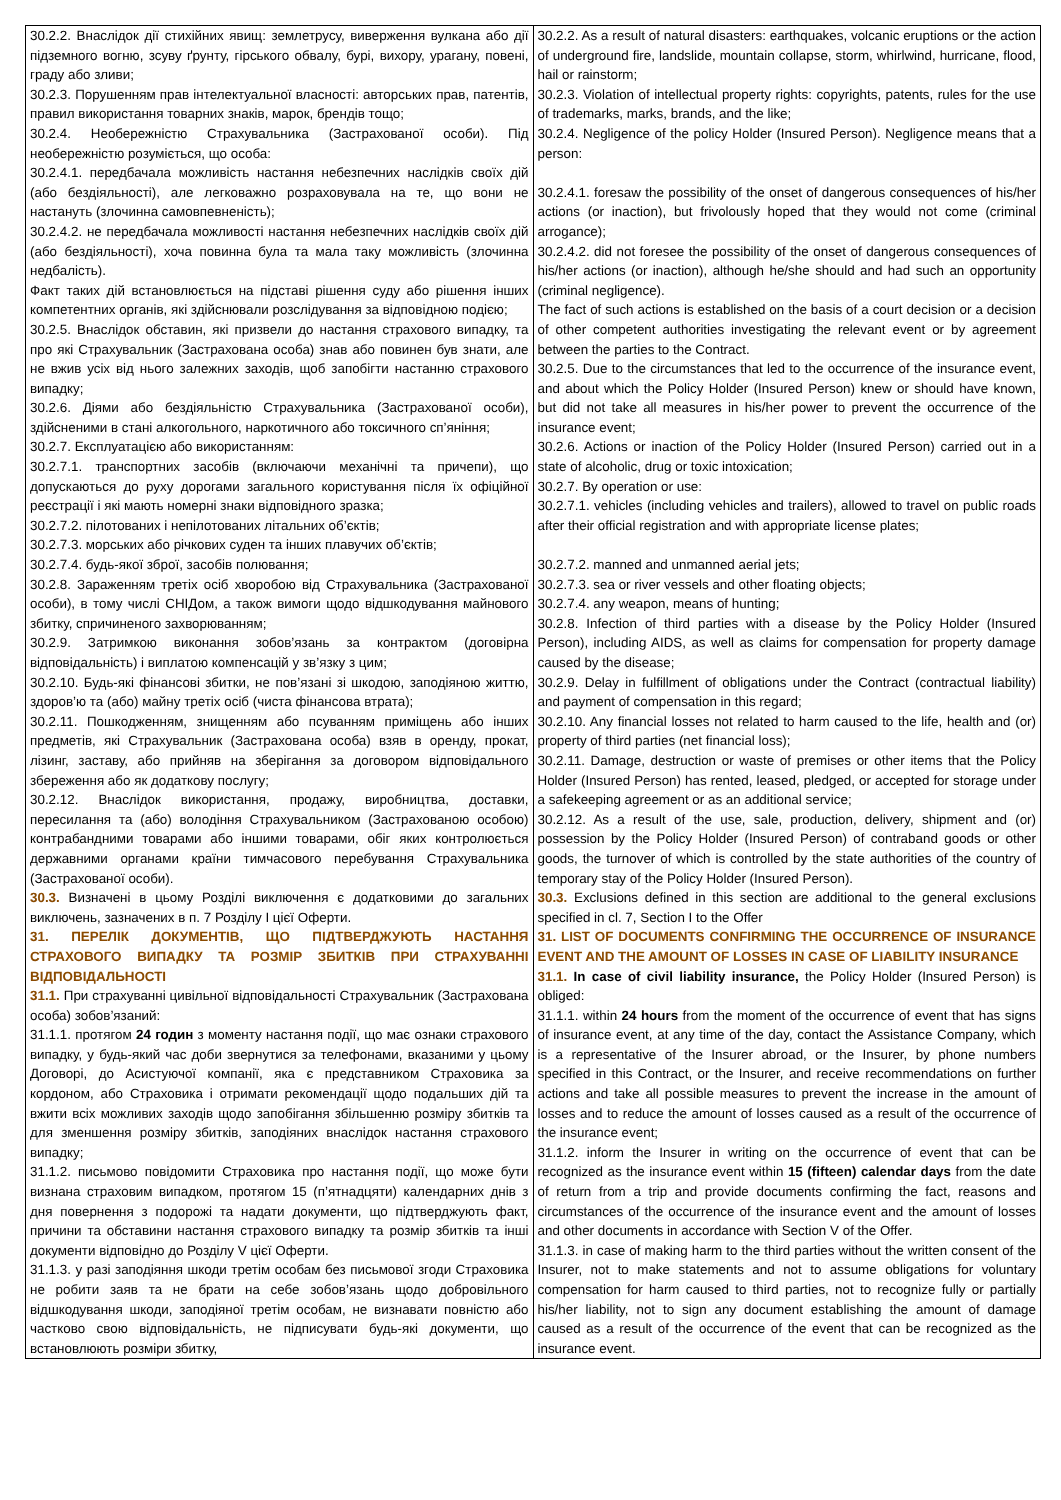| 30.2.2. Внаслідок дії стихійних явищ: землетрусу, виверження вулкана або дії підземного вогню, зсуву ґрунту, гірського обвалу, бурі, вихору, урагану, повені, граду або зливи; 30.2.3. Порушенням прав інтелектуальної власності: авторських прав, патентів, правил використання товарних знаків, марок, брендів тощо; 30.2.4. Необережністю Страхувальника (Застрахованої особи). Під необережністю розуміється, що особа: 30.2.4.1. передбачала можливість настання небезпечних наслідків своїх дій (або бездіяльності), але легковажно розраховувала на те, що вони не настануть (злочинна самовпевненість); 30.2.4.2. не передбачала можливості настання небезпечних наслідків своїх дій (або бездіяльності), хоча повинна була та мала таку можливість (злочинна недбалість). Факт таких дій встановлюється на підставі рішення суду або рішення інших компетентних органів, які здійснювали розслідування за відповідною подією; 30.2.5. Внаслідок обставин, які призвели до настання страхового випадку, та про які Страхувальник (Застрахована особа) знав або повинен був знати, але не вжив усіх від нього залежних заходів, щоб запобігти настанню страхового випадку; 30.2.6. Діями або бездіяльністю Страхувальника (Застрахованої особи), здійсненими в стані алкогольного, наркотичного або токсичного сп’яніння; 30.2.7. Експлуатацією або використанням: 30.2.7.1. транспортних засобів (включаючи механічні та причепи), що допускаються до руху дорогами загального користування після їх офіційної реєстрації і які мають номерні знаки відповідного зразка; 30.2.7.2. пілотованих і непілотованих літальних об’єктів; 30.2.7.3. морських або річкових суден та інших плавучих об’єктів; 30.2.7.4. будь-якої зброї, засобів полювання; 30.2.8. Зараженням третіх осіб хворобою від Страхувальника (Застрахованої особи), в тому числі СНІДом, а також вимоги щодо відшкодування майнового збитку, спричиненого захворюванням; 30.2.9. Затримкою виконання зобов’язань за контрактом (договірна відповідальність) і виплатою компенсацій у зв’язку з цим; 30.2.10. Будь-які фінансові збитки, не пов’язані зі шкодою, заподіяною життю, здоров’ю та (або) майну третіх осіб (чиста фінансова втрата); 30.2.11. Пошкодженням, знищенням або псуванням приміщень або інших предметів, які Страхувальник (Застрахована особа) взяв в оренду, прокат, лізинг, заставу, або прийняв на зберігання за договором відповідального збереження або як додаткову послугу; 30.2.12. Внаслідок використання, продажу, виробництва, доставки, пересилання та (або) володіння Страхувальником (Застрахованою особою) контрабандними товарами або іншими товарами, обіг яких контролюється державними органами країни тимчасового перебування Страхувальника (Застрахованої особи). 30.3. Визначені в цьому Розділі виключення є додатковими до загальних виключень, зазначених в п. 7 Розділу I цієї Оферти. 31. ПЕРЕЛІК ДОКУМЕНТІВ, ЩО ПІДТВЕРДЖУЮТЬ НАСТАННЯ СТРАХОВОГО ВИПАДКУ ТА РОЗМІР ЗБИТКІВ ПРИ СТРАХУВАННІ ВІДПОВІДАЛЬНОСТІ 31.1. При страхуванні цивільної відповідальності Страхувальник (Застрахована особа) зобов’язаний: 31.1.1. протягом 24 годин з моменту настання події, що має ознаки страхового випадку, у будь-який час доби звернутися за телефонами, вказаними у цьому Договорі, до Асистуючої компанії, яка є представником Страховика за кордоном, або Страховика і отримати рекомендації щодо подальших дій та вжити всіх можливих заходів щодо запобігання збільшенню розміру збитків та для зменшення розміру збитків, заподіяних внаслідок настання страхового випадку; 31.1.2. письмово повідомити Страховика про настання події, що може бути визнана страховим випадком, протягом 15 (п’ятнадцяти) календарних днів з дня повернення з подорожі та надати документи, що підтверджують факт, причини та обставини настання страхового випадку та розмір збитків та інші документи відповідно до Розділу V цієї Оферти. 31.1.3. у разі заподіяння шкоди третім особам без письмової згоди Страховика не робити заяв та не брати на себе зобов’язань щодо добровільного відшкодування шкоди, заподіяної третім особам, не визнавати повністю або частково свою відповідальність, не підписувати будь-які документи, що встановлюють розміри збитку, | 30.2.2. As a result of natural disasters: earthquakes, volcanic eruptions or the action of underground fire, landslide, mountain collapse, storm, whirlwind, hurricane, flood, hail or rainstorm; 30.2.3. Violation of intellectual property rights: copyrights, patents, rules for the use of trademarks, marks, brands, and the like; 30.2.4. Negligence of the policy Holder (Insured Person). Negligence means that a person: 30.2.4.1. foresaw the possibility of the onset of dangerous consequences of his/her actions (or inaction), but frivolously hoped that they would not come (criminal arrogance); 30.2.4.2. did not foresee the possibility of the onset of dangerous consequences of his/her actions (or inaction), although he/she should and had such an opportunity (criminal negligence). The fact of such actions is established on the basis of a court decision or a decision of other competent authorities investigating the relevant event or by agreement between the parties to the Contract. 30.2.5. Due to the circumstances that led to the occurrence of the insurance event, and about which the Policy Holder (Insured Person) knew or should have known, but did not take all measures in his/her power to prevent the occurrence of the insurance event; 30.2.6. Actions or inaction of the Policy Holder (Insured Person) carried out in a state of alcoholic, drug or toxic intoxication; 30.2.7. By operation or use: 30.2.7.1. vehicles (including vehicles and trailers), allowed to travel on public roads after their official registration and with appropriate license plates; 30.2.7.2. manned and unmanned aerial jets; 30.2.7.3. sea or river vessels and other floating objects; 30.2.7.4. any weapon, means of hunting; 30.2.8. Infection of third parties with a disease by the Policy Holder (Insured Person), including AIDS, as well as claims for compensation for property damage caused by the disease; 30.2.9. Delay in fulfillment of obligations under the Contract (contractual liability) and payment of compensation in this regard; 30.2.10. Any financial losses not related to harm caused to the life, health and (or) property of third parties (net financial loss); 30.2.11. Damage, destruction or waste of premises or other items that the Policy Holder (Insured Person) has rented, leased, pledged, or accepted for storage under a safekeeping agreement or as an additional service; 30.2.12. As a result of the use, sale, production, delivery, shipment and (or) possession by the Policy Holder (Insured Person) of contraband goods or other goods, the turnover of which is controlled by the state authorities of the country of temporary stay of the Policy Holder (Insured Person). 30.3. Exclusions defined in this section are additional to the general exclusions specified in cl. 7, Section I to the Offer 31. LIST OF DOCUMENTS CONFIRMING THE OCCURRENCE OF INSURANCE EVENT AND THE AMOUNT OF LOSSES IN CASE OF LIABILITY INSURANCE 31.1. In case of civil liability insurance, the Policy Holder (Insured Person) is obliged: 31.1.1. within 24 hours from the moment of the occurrence of event that has signs of insurance event, at any time of the day, contact the Assistance Company, which is a representative of the Insurer abroad, or the Insurer, by phone numbers specified in this Contract, or the Insurer, and receive recommendations on further actions and take all possible measures to prevent the increase in the amount of losses and to reduce the amount of losses caused as a result of the occurrence of the insurance event; 31.1.2. inform the Insurer in writing on the occurrence of event that can be recognized as the insurance event within 15 (fifteen) calendar days from the date of return from a trip and provide documents confirming the fact, reasons and circumstances of the occurrence of the insurance event and the amount of losses and other documents in accordance with Section V of the Offer. 31.1.3. in case of making harm to the third parties without the written consent of the Insurer, not to make statements and not to assume obligations for voluntary compensation for harm caused to third parties, not to recognize fully or partially his/her liability, not to sign any document establishing the amount of damage caused as a result of the occurrence of the event that can be recognized as the insurance event. |